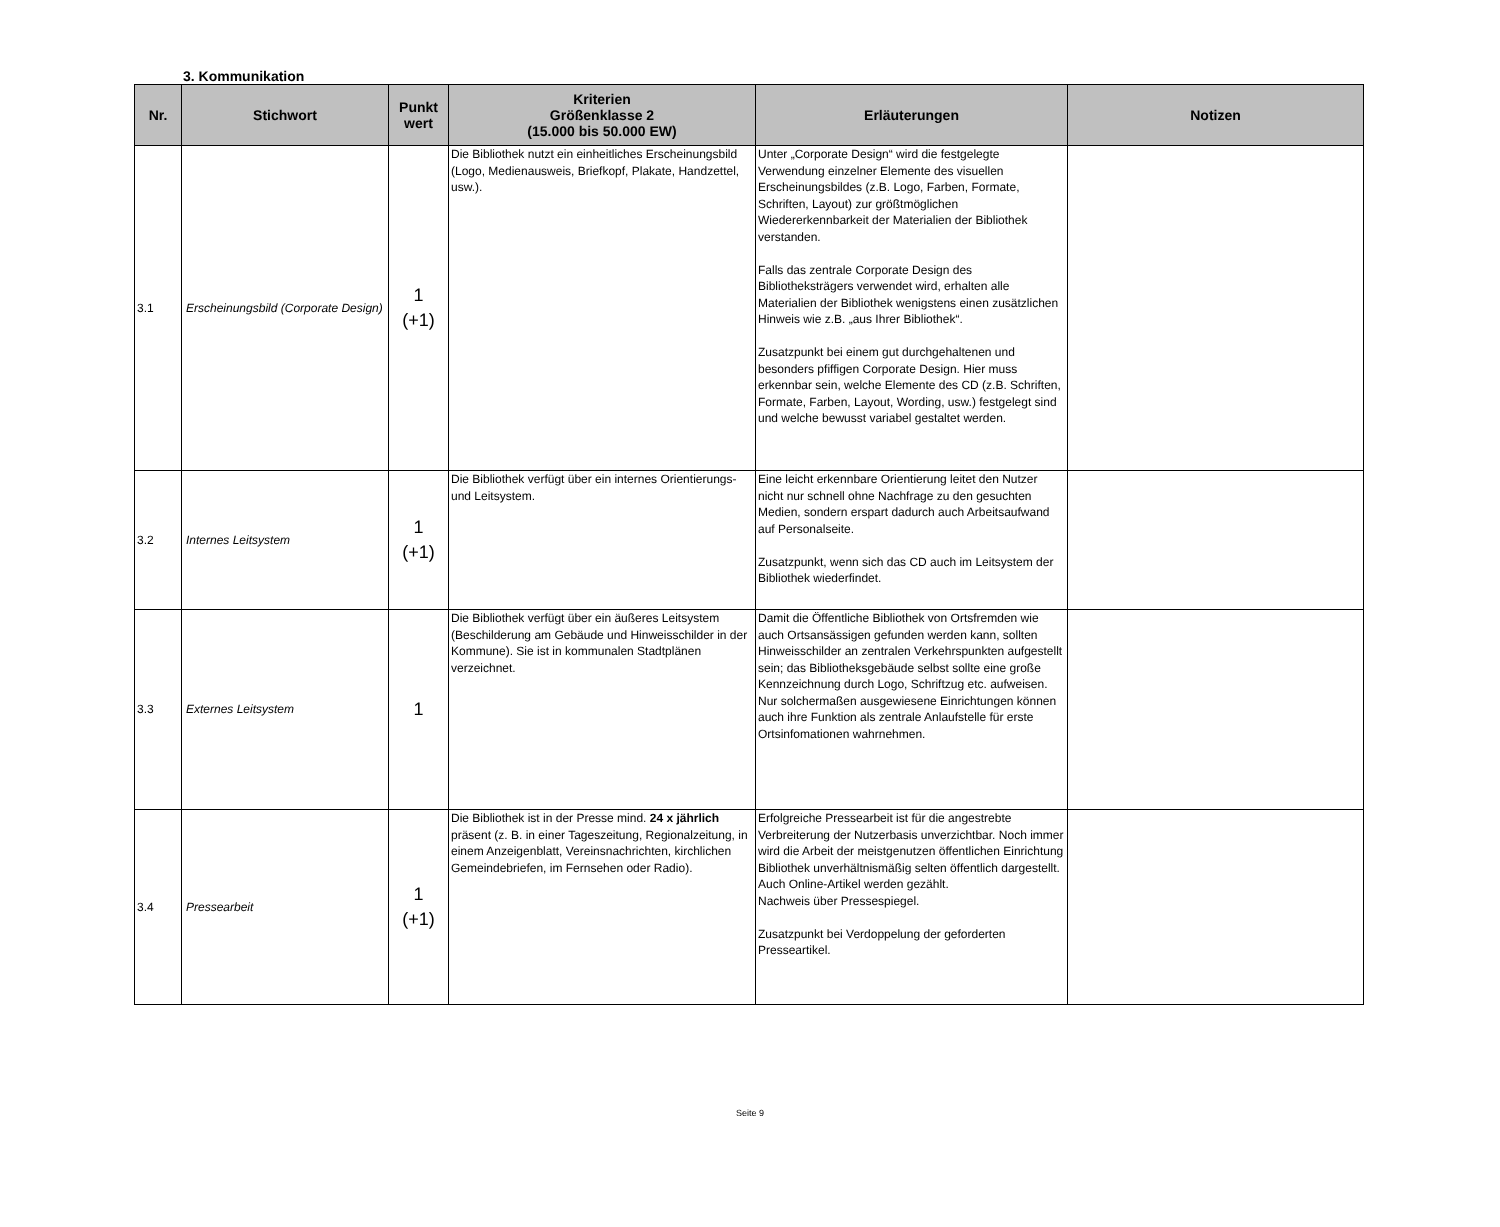3. Kommunikation
| Nr. | Stichwort | Punkt wert | Kriterien Größenklasse 2 (15.000 bis 50.000 EW) | Erläuterungen | Notizen |
| --- | --- | --- | --- | --- | --- |
| 3.1 | Erscheinungsbild (Corporate Design) | 1 (+1) | Die Bibliothek nutzt ein einheitliches Erscheinungsbild (Logo, Medienausweis, Briefkopf, Plakate, Handzettel, usw.). | Unter „Corporate Design“ wird die festgelegte Verwendung einzelner Elemente des visuellen Erscheinungsbildes (z.B. Logo, Farben, Formate, Schriften, Layout) zur größtmöglichen Wiedererkennbarkeit der Materialien der Bibliothek verstanden. Falls das zentrale Corporate Design des Bibliotheksträgers verwendet wird, erhalten alle Materialien der Bibliothek wenigstens einen zusätzlichen Hinweis wie z.B. „aus Ihrer Bibliothek“. Zusatzpunkt bei einem gut durchgehaltenen und besonders pfiffigen Corporate Design. Hier muss erkennbar sein, welche Elemente des CD (z.B. Schriften, Formate, Farben, Layout, Wording, usw.) festgelegt sind und welche bewusst variabel gestaltet werden. | |
| 3.2 | Internes Leitsystem | 1 (+1) | Die Bibliothek verfügt über ein internes Orientierungs- und Leitsystem. | Eine leicht erkennbare Orientierung leitet den Nutzer nicht nur schnell ohne Nachfrage zu den gesuchten Medien, sondern erspart dadurch auch Arbeitsaufwand auf Personalseite. Zusatzpunkt, wenn sich das CD auch im Leitsystem der Bibliothek wiederfindet. | |
| 3.3 | Externes Leitsystem | 1 | Die Bibliothek verfügt über ein äußeres Leitsystem (Beschilderung am Gebäude und Hinweisschilder in der Kommune). Sie ist in kommunalen Stadtplänen verzeichnet. | Damit die Öffentliche Bibliothek von Ortsfremden wie auch Ortsansässigen gefunden werden kann, sollten Hinweisschilder an zentralen Verkehrspunkten aufgestellt sein; das Bibliotheksgebäude selbst sollte eine große Kennzeichnung durch Logo, Schriftzug etc. aufweisen. Nur solchermaßen ausgewiesene Einrichtungen können auch ihre Funktion als zentrale Anlaufstelle für erste Ortsinfomationen wahrnehmen. | |
| 3.4 | Pressearbeit | 1 (+1) | Die Bibliothek ist in der Presse mind. 24 x jährlich präsent (z. B. in einer Tageszeitung, Regionalzeitung, in einem Anzeigenblatt, Vereinsnachrichten, kirchlichen Gemeindebriefen, im Fernsehen oder Radio). | Erfolgreiche Pressearbeit ist für die angestrebte Verbreiterung der Nutzerbasis unverzichtbar. Noch immer wird die Arbeit der meistgenutzen öffentlichen Einrichtung Bibliothek unverhältnismäßig selten öffentlich dargestellt. Auch Online-Artikel werden gezählt. Nachweis über Pressespiegel. Zusatzpunkt bei Verdoppelung der geforderten Presseartikel. | |
Seite 9